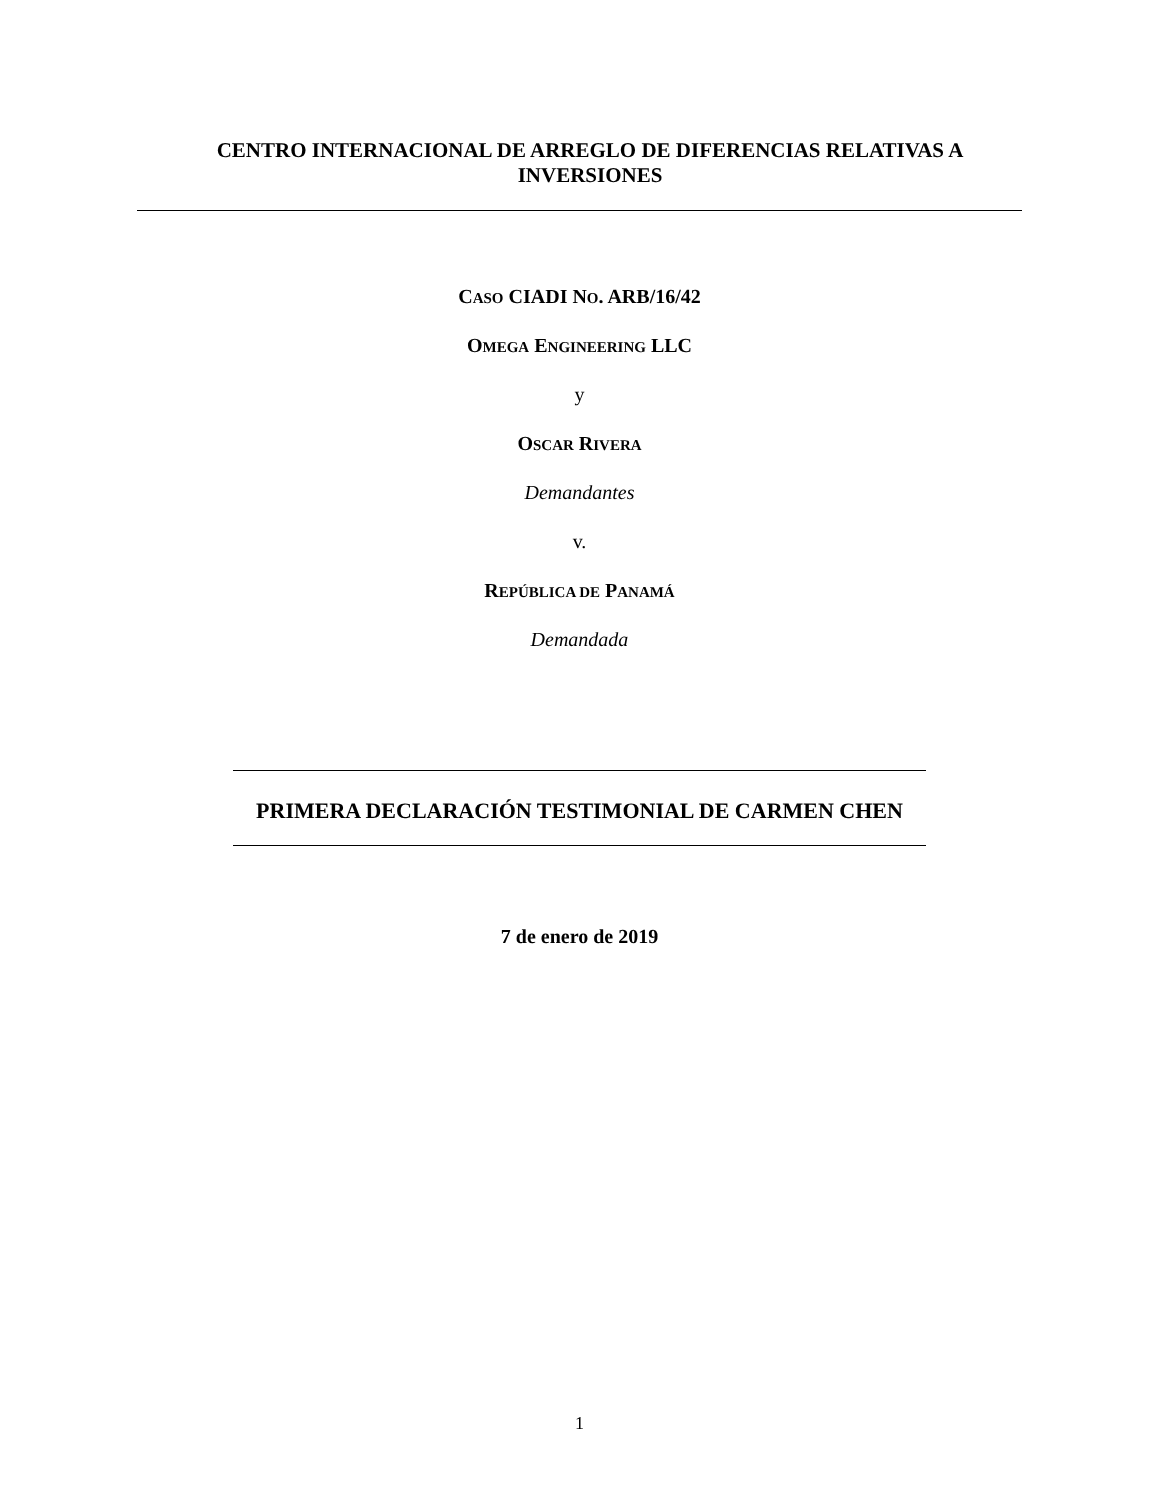CENTRO INTERNACIONAL DE ARREGLO DE DIFERENCIAS RELATIVAS A INVERSIONES
CASO CIADI NO. ARB/16/42
OMEGA ENGINEERING LLC
y
OSCAR RIVERA
Demandantes
v.
REPÚBLICA DE PANAMÁ
Demandada
PRIMERA DECLARACIÓN TESTIMONIAL DE CARMEN CHEN
7 de enero de 2019
1